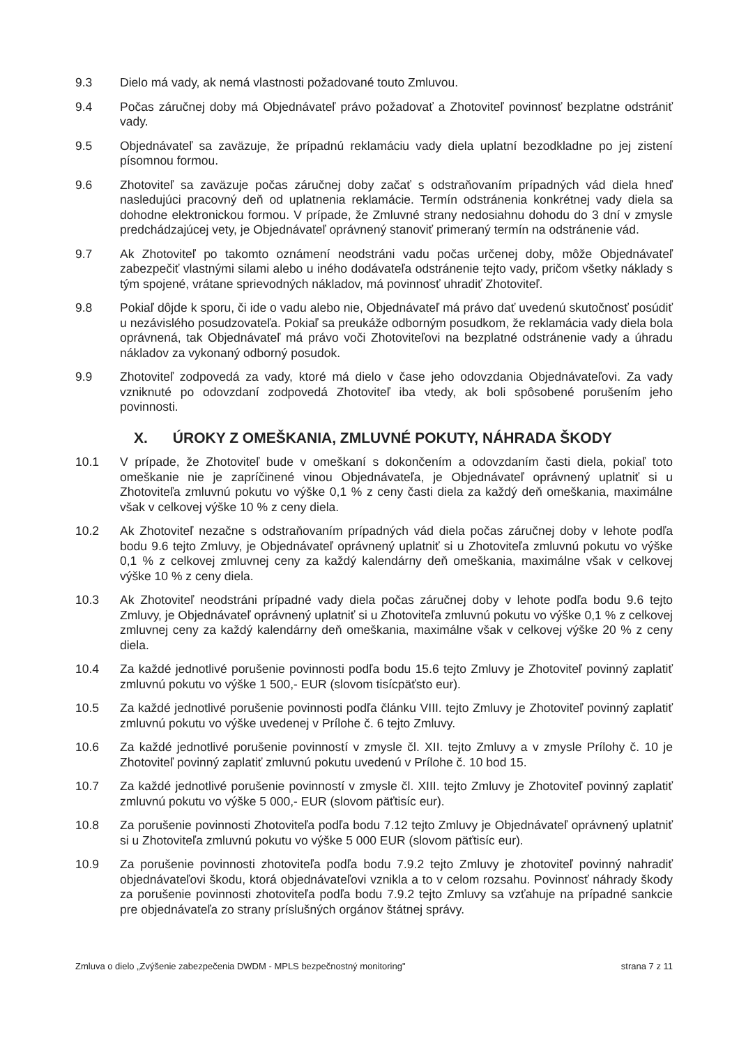9.3 Dielo má vady, ak nemá vlastnosti požadované touto Zmluvou.
9.4 Počas záručnej doby má Objednávateľ právo požadovať a Zhotoviteľ povinnosť bezplatne odstrániť vady.
9.5 Objednávateľ sa zaväzuje, že prípadnú reklamáciu vady diela uplatní bezodkladne po jej zistení písomnou formou.
9.6 Zhotoviteľ sa zaväzuje počas záručnej doby začať s odstraňovaním prípadných vád diela hneď nasledujúci pracovný deň od uplatnenia reklamácie. Termín odstránenia konkrétnej vady diela sa dohodne elektronickou formou. V prípade, že Zmluvné strany nedosiahnu dohodu do 3 dní v zmysle predchádzajúcej vety, je Objednávateľ oprávnený stanoviť primeraný termín na odstránenie vád.
9.7 Ak Zhotoviteľ po takomto oznámení neodstráni vadu počas určenej doby, môže Objednávateľ zabezpečiť vlastnými silami alebo u iného dodávateľa odstránenie tejto vady, pričom všetky náklady s tým spojené, vrátane sprievodných nákladov, má povinnosť uhradiť Zhotoviteľ.
9.8 Pokiaľ dôjde k sporu, či ide o vadu alebo nie, Objednávateľ má právo dať uvedenú skutočnosť posúdiť u nezávislého posudzovateľa. Pokiaľ sa preukáže odborným posudkom, že reklamácia vady diela bola oprávnená, tak Objednávateľ má právo voči Zhotoviteľovi na bezplatné odstránenie vady a úhradu nákladov za vykonaný odborný posudok.
9.9 Zhotoviteľ zodpovedá za vady, ktoré má dielo v čase jeho odovzdania Objednávateľovi. Za vady vzniknuté po odovzdaní zodpovedá Zhotoviteľ iba vtedy, ak boli spôsobené porušením jeho povinnosti.
X. ÚROKY Z OMEŠKANIA, ZMLUVNÉ POKUTY, NÁHRADA ŠKODY
10.1 V prípade, že Zhotoviteľ bude v omeškaní s dokončením a odovzdaním časti diela, pokiaľ toto omeškanie nie je zapríčinené vinou Objednávateľa, je Objednávateľ oprávnený uplatniť si u Zhotoviteľa zmluvnú pokutu vo výške 0,1 % z ceny časti diela za každý deň omeškania, maximálne však v celkovej výške 10 % z ceny diela.
10.2 Ak Zhotoviteľ nezačne s odstraňovaním prípadných vád diela počas záručnej doby v lehote podľa bodu 9.6 tejto Zmluvy, je Objednávateľ oprávnený uplatniť si u Zhotoviteľa zmluvnú pokutu vo výške 0,1 % z celkovej zmluvnej ceny za každý kalendárny deň omeškania, maximálne však v celkovej výške 10 % z ceny diela.
10.3 Ak Zhotoviteľ neodstráni prípadné vady diela počas záručnej doby v lehote podľa bodu 9.6 tejto Zmluvy, je Objednávateľ oprávnený uplatniť si u Zhotoviteľa zmluvnú pokutu vo výške 0,1 % z celkovej zmluvnej ceny za každý kalendárny deň omeškania, maximálne však v celkovej výške 20 % z ceny diela.
10.4 Za každé jednotlivé porušenie povinnosti podľa bodu 15.6 tejto Zmluvy je Zhotoviteľ povinný zaplatiť zmluvnú pokutu vo výške 1 500,- EUR (slovom tisícpäťsto eur).
10.5 Za každé jednotlivé porušenie povinnosti podľa článku VIII. tejto Zmluvy je Zhotoviteľ povinný zaplatiť zmluvnú pokutu vo výške uvedenej v Prílohe č. 6 tejto Zmluvy.
10.6 Za každé jednotlivé porušenie povinností v zmysle čl. XII. tejto Zmluvy a v zmysle Prílohy č. 10 je Zhotoviteľ povinný zaplatiť zmluvnú pokutu uvedenú v Prílohe č. 10 bod 15.
10.7 Za každé jednotlivé porušenie povinností v zmysle čl. XIII. tejto Zmluvy je Zhotoviteľ povinný zaplatiť zmluvnú pokutu vo výške 5 000,- EUR (slovom päťtisíc eur).
10.8 Za porušenie povinnosti Zhotoviteľa podľa bodu 7.12 tejto Zmluvy je Objednávateľ oprávnený uplatniť si u Zhotoviteľa zmluvnú pokutu vo výške 5 000 EUR (slovom päťtisíc eur).
10.9 Za porušenie povinnosti zhotoviteľa podľa bodu 7.9.2 tejto Zmluvy je zhotoviteľ povinný nahradiť objednávateľovi škodu, ktorá objednávateľovi vznikla a to v celom rozsahu. Povinnosť náhrady škody za porušenie povinnosti zhotoviteľa podľa bodu 7.9.2 tejto Zmluvy sa vzťahuje na prípadné sankcie pre objednávateľa zo strany príslušných orgánov štátnej správy.
Zmluva o dielo „Zvýšenie zabezpečenia DWDM - MPLS bezpečnostný monitoring" strana 7 z 11